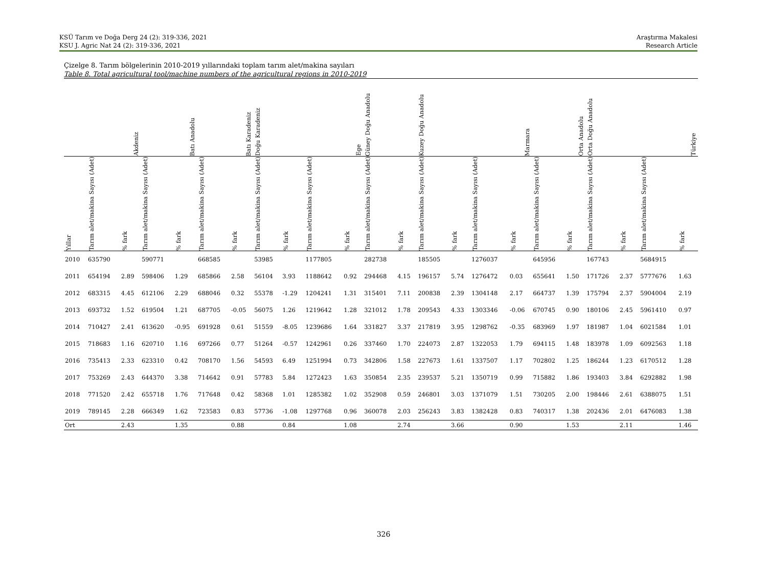KSÜ Tarım ve Doğa Derg 24 (2): 319-336, 2021
KSU J. Agric Nat 24 (2): 319-336, 2021
Araştırma Makalesi
Research Article
Çizelge 8. Tarım bölgelerinin 2010-2019 yıllarındaki toplam tarım alet/makina sayıları
Table 8. Total agricultural tool/machine numbers of the agricultural regions in 2010-2019
| | Akdeniz | | Batı Anadolu | | Batı Karadeniz | | Doğu Karadeniz | | Ege | | Güney Doğu Anadolu | | Kuzey Doğu Anadolu | | Marmara | | Orta Anadolu | | Orta Doğu Anadolu | | Türkiye | |
| --- | --- | --- | --- | --- | --- | --- | --- | --- | --- | --- | --- | --- | --- | --- | --- | --- | --- | --- | --- | --- | --- | --- |
| Yıllar | Tarım alet/makina Sayısı (Adet) | % fark | Tarım alet/makina Sayısı (Adet) | % fark | Tarım alet/makina Sayısı (Adet) | % fark | Tarım alet/makina Sayısı (Adet) | % fark | Tarım alet/makina Sayısı (Adet) | % fark | Tarım alet/makina Sayısı (Adet) | % fark | Tarım alet/makina Sayısı (Adet) | % fark | Tarım alet/makina Sayısı (Adet) | % fark | Tarım alet/makina Sayısı (Adet) | % fark | Tarım alet/makina Sayısı (Adet) | % fark | Tarım alet/makina Sayısı (Adet) | % fark |
| 2010 | 635790 | | 590771 | | 668585 | | 53985 | | 1177805 | | 282738 | | 185505 | | 1276037 | | 645956 | | 167743 | | 5684915 | |
| 2011 | 654194 | 2.89 | 598406 | 1.29 | 685866 | 2.58 | 56104 | 3.93 | 1188642 | 0.92 | 294468 | 4.15 | 196157 | 5.74 | 1276472 | 0.03 | 655641 | 1.50 | 171726 | 2.37 | 5777676 | 1.63 |
| 2012 | 683315 | 4.45 | 612106 | 2.29 | 688046 | 0.32 | 55378 | -1.29 | 1204241 | 1.31 | 315401 | 7.11 | 200838 | 2.39 | 1304148 | 2.17 | 664737 | 1.39 | 175794 | 2.37 | 5904004 | 2.19 |
| 2013 | 693732 | 1.52 | 619504 | 1.21 | 687705 | -0.05 | 56075 | 1.26 | 1219642 | 1.28 | 321012 | 1.78 | 209543 | 4.33 | 1303346 | -0.06 | 670745 | 0.90 | 180106 | 2.45 | 5961410 | 0.97 |
| 2014 | 710427 | 2.41 | 613620 | -0.95 | 691928 | 0.61 | 51559 | -8.05 | 1239686 | 1.64 | 331827 | 3.37 | 217819 | 3.95 | 1298762 | -0.35 | 683969 | 1.97 | 181987 | 1.04 | 6021584 | 1.01 |
| 2015 | 718683 | 1.16 | 620710 | 1.16 | 697266 | 0.77 | 51264 | -0.57 | 1242961 | 0.26 | 337460 | 1.70 | 224073 | 2.87 | 1322053 | 1.79 | 694115 | 1.48 | 183978 | 1.09 | 6092563 | 1.18 |
| 2016 | 735413 | 2.33 | 623310 | 0.42 | 708170 | 1.56 | 54593 | 6.49 | 1251994 | 0.73 | 342806 | 1.58 | 227673 | 1.61 | 1337507 | 1.17 | 702802 | 1.25 | 186244 | 1.23 | 6170512 | 1.28 |
| 2017 | 753269 | 2.43 | 644370 | 3.38 | 714642 | 0.91 | 57783 | 5.84 | 1272423 | 1.63 | 350854 | 2.35 | 239537 | 5.21 | 1350719 | 0.99 | 715882 | 1.86 | 193403 | 3.84 | 6292882 | 1.98 |
| 2018 | 771520 | 2.42 | 655718 | 1.76 | 717648 | 0.42 | 58368 | 1.01 | 1285382 | 1.02 | 352908 | 0.59 | 246801 | 3.03 | 1371079 | 1.51 | 730205 | 2.00 | 198446 | 2.61 | 6388075 | 1.51 |
| 2019 | 789145 | 2.28 | 666349 | 1.62 | 723583 | 0.83 | 57736 | -1.08 | 1297768 | 0.96 | 360078 | 2.03 | 256243 | 3.83 | 1382428 | 0.83 | 740317 | 1.38 | 202436 | 2.01 | 6476083 | 1.38 |
| Ort | | 2.43 | | 1.35 | | 0.88 | | 0.84 | | 1.08 | | 2.74 | | 3.66 | | 0.90 | | 1.53 | | 2.11 | | 1.46 |
326